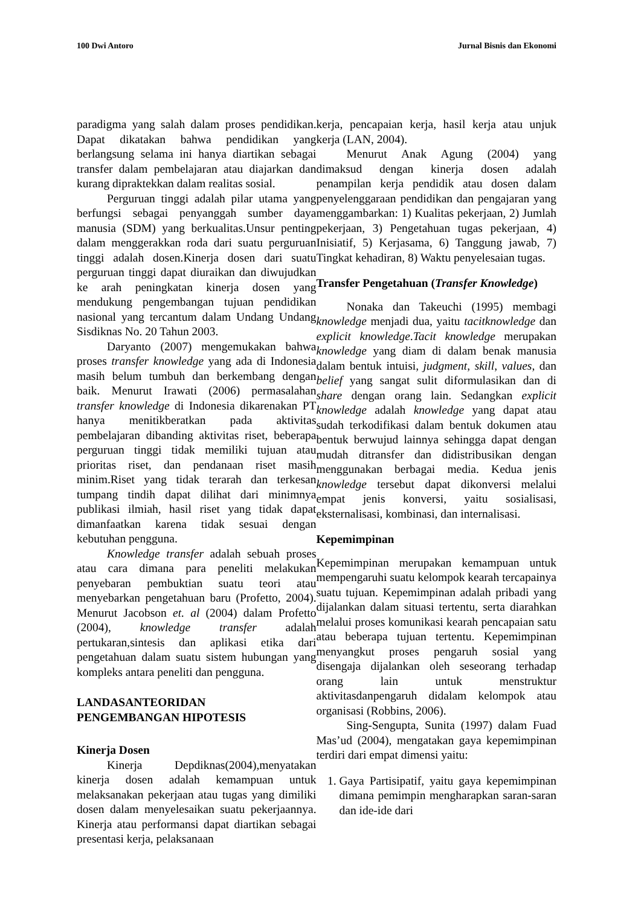100 Dwi Antoro Jurnal Bisnis dan Ekonomi
paradigma yang salah dalam proses pendidikan. Dapat dikatakan bahwa pendidikan yang berlangsung selama ini hanya diartikan sebagai transfer dalam pembelajaran atau diajarkan dan kurang dipraktekkan dalam realitas sosial.
Perguruan tinggi adalah pilar utama yang berfungsi sebagai penyanggah sumber daya manusia (SDM) yang berkualitas.Unsur penting dalam menggerakkan roda dari suatu perguruan tinggi adalah dosen.Kinerja dosen dari suatu perguruan tinggi dapat diuraikan dan diwujudkan ke arah peningkatan kinerja dosen yang mendukung pengembangan tujuan pendidikan nasional yang tercantum dalam Undang Undang Sisdiknas No. 20 Tahun 2003.
Daryanto (2007) mengemukakan bahwa proses transfer knowledge yang ada di Indonesia masih belum tumbuh dan berkembang dengan baik. Menurut Irawati (2006) permasalahan transfer knowledge di Indonesia dikarenakan PT hanya menitikberatkan pada aktivitas pembelajaran dibanding aktivitas riset, beberapa perguruan tinggi tidak memiliki tujuan atau prioritas riset, dan pendanaan riset masih minim.Riset yang tidak terarah dan terkesan tumpang tindih dapat dilihat dari minimnya publikasi ilmiah, hasil riset yang tidak dapat dimanfaatkan karena tidak sesuai dengan kebutuhan pengguna.
Knowledge transfer adalah sebuah proses atau cara dimana para peneliti melakukan penyebaran pembuktian suatu teori atau menyebarkan pengetahuan baru (Profetto, 2004). Menurut Jacobson et. al (2004) dalam Profetto (2004), knowledge transfer adalah pertukaran,sintesis dan aplikasi etika dari pengetahuan dalam suatu sistem hubungan yang kompleks antara peneliti dan pengguna.
LANDASANTEORIDAN
PENGEMBANGAN HIPOTESIS
Kinerja Dosen
Kinerja Depdiknas(2004),menyatakan kinerja dosen adalah kemampuan untuk melaksanakan pekerjaan atau tugas yang dimiliki dosen dalam menyelesaikan suatu pekerjaannya. Kinerja atau performansi dapat diartikan sebagai presentasi kerja, pelaksanaan
kerja, pencapaian kerja, hasil kerja atau unjuk kerja (LAN, 2004).
Menurut Anak Agung (2004) yang dimaksud dengan kinerja dosen adalah penampilan kerja pendidik atau dosen dalam penyelenggaraan pendidikan dan pengajaran yang menggambarkan: 1) Kualitas pekerjaan, 2) Jumlah pekerjaan, 3) Pengetahuan tugas pekerjaan, 4) Inisiatif, 5) Kerjasama, 6) Tanggung jawab, 7) Tingkat kehadiran, 8) Waktu penyelesaian tugas.
Transfer Pengetahuan (Transfer Knowledge)
Nonaka dan Takeuchi (1995) membagi knowledge menjadi dua, yaitu tacitknowledge dan explicit knowledge.Tacit knowledge merupakan knowledge yang diam di dalam benak manusia dalam bentuk intuisi, judgment, skill, values, dan belief yang sangat sulit diformulasikan dan di share dengan orang lain. Sedangkan explicit knowledge adalah knowledge yang dapat atau sudah terkodifikasi dalam bentuk dokumen atau bentuk berwujud lainnya sehingga dapat dengan mudah ditransfer dan didistribusikan dengan menggunakan berbagai media. Kedua jenis knowledge tersebut dapat dikonversi melalui empat jenis konversi, yaitu sosialisasi, eksternalisasi, kombinasi, dan internalisasi.
Kepemimpinan
Kepemimpinan merupakan kemampuan untuk mempengaruhi suatu kelompok kearah tercapainya suatu tujuan. Kepemimpinan adalah pribadi yang dijalankan dalam situasi tertentu, serta diarahkan melalui proses komunikasi kearah pencapaian satu atau beberapa tujuan tertentu. Kepemimpinan menyangkut proses pengaruh sosial yang disengaja dijalankan oleh seseorang terhadap orang lain untuk menstruktur aktivitasdanpengaruh didalam kelompok atau organisasi (Robbins, 2006).
Sing-Sengupta, Sunita (1997) dalam Fuad Mas’ud (2004), mengatakan gaya kepemimpinan terdiri dari empat dimensi yaitu:
1. Gaya Partisipatif, yaitu gaya kepemimpinan dimana pemimpin mengharapkan saran-saran dan ide-ide dari